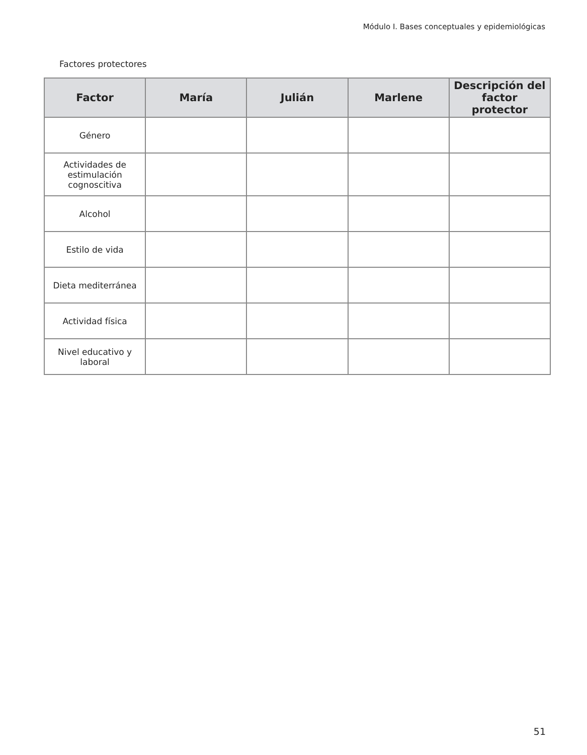Módulo I. Bases conceptuales y epidemiológicas
Factores protectores
| Factor | María | Julián | Marlene | Descripción del factor protector |
| --- | --- | --- | --- | --- |
| Género | | | | |
| Actividades de estimulación cognoscitiva | | | | |
| Alcohol | | | | |
| Estilo de vida | | | | |
| Dieta mediterránea | | | | |
| Actividad física | | | | |
| Nivel educativo y laboral | | | | |
51